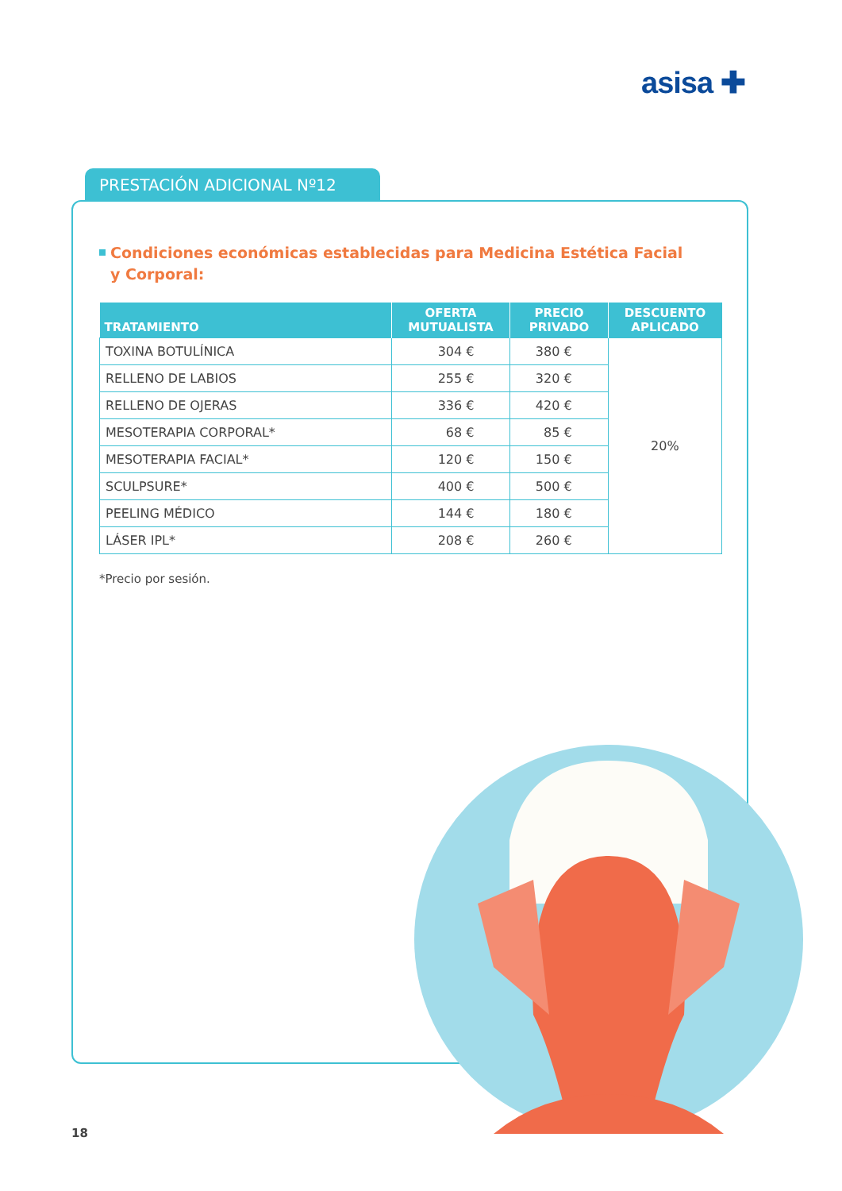asisa ✚
PRESTACIÓN ADICIONAL Nº12
Condiciones económicas establecidas para Medicina Estética Facial
y Corporal:
| TRATAMIENTO | OFERTA MUTUALISTA | PRECIO PRIVADO | DESCUENTO APLICADO |
| --- | --- | --- | --- |
| TOXINA BOTULÍNICA | 304 € | 380 € | 20% |
| RELLENO DE LABIOS | 255 € | 320 € | |
| RELLENO DE OJERAS | 336 € | 420 € | |
| MESOTERAPIA CORPORAL* | 68 € | 85 € | |
| MESOTERAPIA FACIAL* | 120 € | 150 € | |
| SCULPSURE* | 400 € | 500 € | |
| PEELING MÉDICO | 144 € | 180 € | |
| LÁSER IPL* | 208 € | 260 € | |
*Precio por sesión.
18